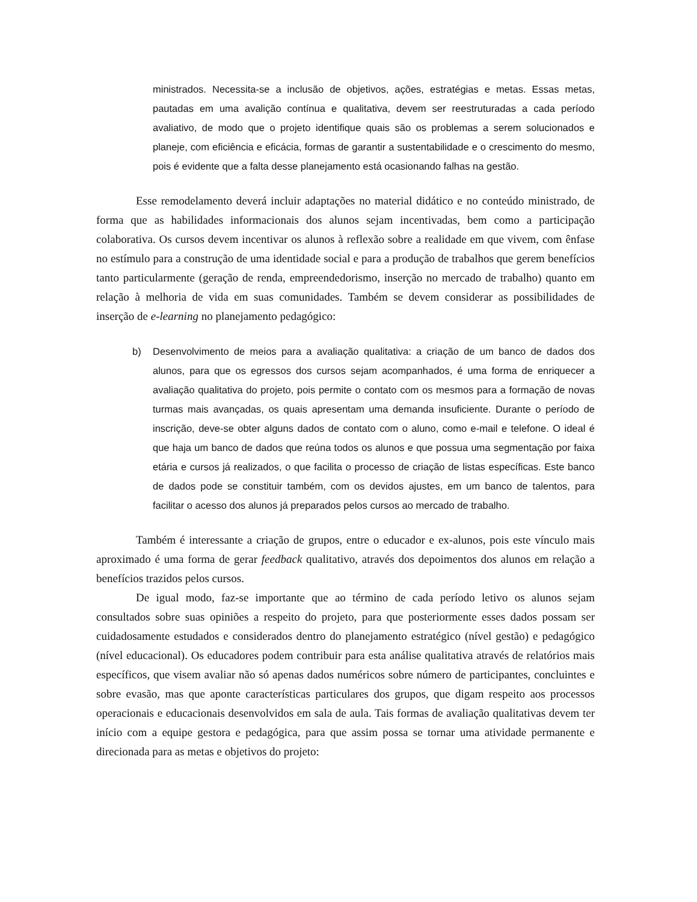ministrados. Necessita-se a inclusão de objetivos, ações, estratégias e metas. Essas metas, pautadas em uma avalição contínua e qualitativa, devem ser reestruturadas a cada período avaliativo, de modo que o projeto identifique quais são os problemas a serem solucionados e planeje, com eficiência e eficácia, formas de garantir a sustentabilidade e o crescimento do mesmo, pois é evidente que a falta desse planejamento está ocasionando falhas na gestão.
Esse remodelamento deverá incluir adaptações no material didático e no conteúdo ministrado, de forma que as habilidades informacionais dos alunos sejam incentivadas, bem como a participação colaborativa. Os cursos devem incentivar os alunos à reflexão sobre a realidade em que vivem, com ênfase no estímulo para a construção de uma identidade social e para a produção de trabalhos que gerem benefícios tanto particularmente (geração de renda, empreendedorismo, inserção no mercado de trabalho) quanto em relação à melhoria de vida em suas comunidades. Também se devem considerar as possibilidades de inserção de e-learning no planejamento pedagógico:
b) Desenvolvimento de meios para a avaliação qualitativa: a criação de um banco de dados dos alunos, para que os egressos dos cursos sejam acompanhados, é uma forma de enriquecer a avaliação qualitativa do projeto, pois permite o contato com os mesmos para a formação de novas turmas mais avançadas, os quais apresentam uma demanda insuficiente. Durante o período de inscrição, deve-se obter alguns dados de contato com o aluno, como e-mail e telefone. O ideal é que haja um banco de dados que reúna todos os alunos e que possua uma segmentação por faixa etária e cursos já realizados, o que facilita o processo de criação de listas específicas. Este banco de dados pode se constituir também, com os devidos ajustes, em um banco de talentos, para facilitar o acesso dos alunos já preparados pelos cursos ao mercado de trabalho.
Também é interessante a criação de grupos, entre o educador e ex-alunos, pois este vínculo mais aproximado é uma forma de gerar feedback qualitativo, através dos depoimentos dos alunos em relação a benefícios trazidos pelos cursos.
De igual modo, faz-se importante que ao término de cada período letivo os alunos sejam consultados sobre suas opiniões a respeito do projeto, para que posteriormente esses dados possam ser cuidadosamente estudados e considerados dentro do planejamento estratégico (nível gestão) e pedagógico (nível educacional). Os educadores podem contribuir para esta análise qualitativa através de relatórios mais específicos, que visem avaliar não só apenas dados numéricos sobre número de participantes, concluintes e sobre evasão, mas que aponte características particulares dos grupos, que digam respeito aos processos operacionais e educacionais desenvolvidos em sala de aula. Tais formas de avaliação qualitativas devem ter início com a equipe gestora e pedagógica, para que assim possa se tornar uma atividade permanente e direcionada para as metas e objetivos do projeto: